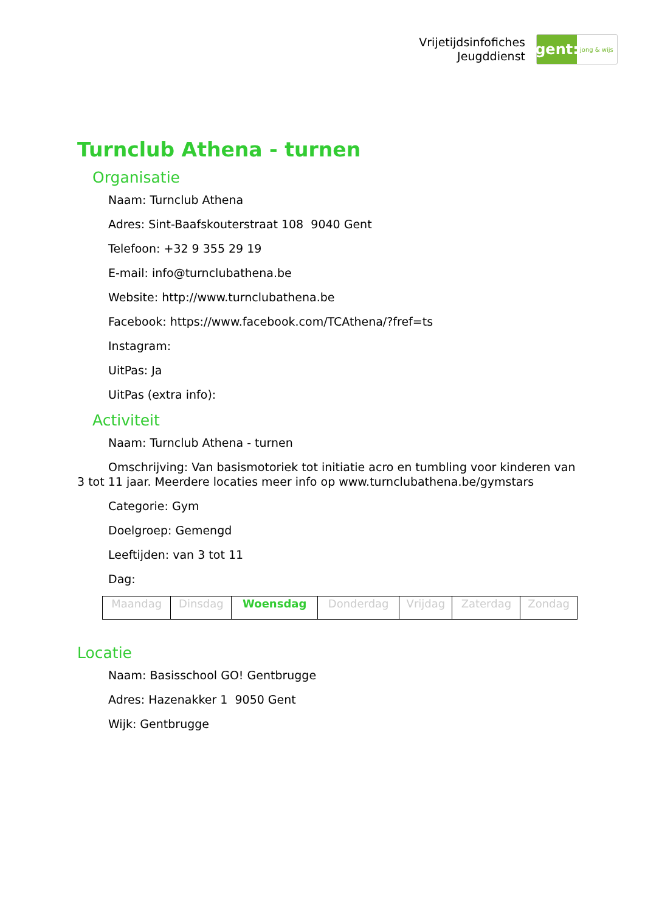Vrijetijdsinfofiches
Jeugddienst
gent:
jong & wijs
Turnclub Athena - turnen
Organisatie
Naam: Turnclub Athena
Adres: Sint-Baafskouterstraat 108 9040 Gent
Telefoon: +32 9 355 29 19
E-mail: info@turnclubathena.be
Website: http://www.turnclubathena.be
Facebook: https://www.facebook.com/TCAthena/?fref=ts
Instagram:
UitPas: Ja
UitPas (extra info):
Activiteit
Naam: Turnclub Athena - turnen
Omschrijving: Van basismotoriek tot initiatie acro en tumbling voor kinderen van 3 tot 11 jaar. Meerdere locaties meer info op www.turnclubathena.be/gymstars
Categorie: Gym
Doelgroep: Gemengd
Leeftijden: van 3 tot 11
Dag:
| Maandag | Dinsdag | Woensdag | Donderdag | Vrijdag | Zaterdag | Zondag |
Locatie
Naam: Basisschool GO! Gentbrugge
Adres: Hazenakker 1 9050 Gent
Wijk: Gentbrugge